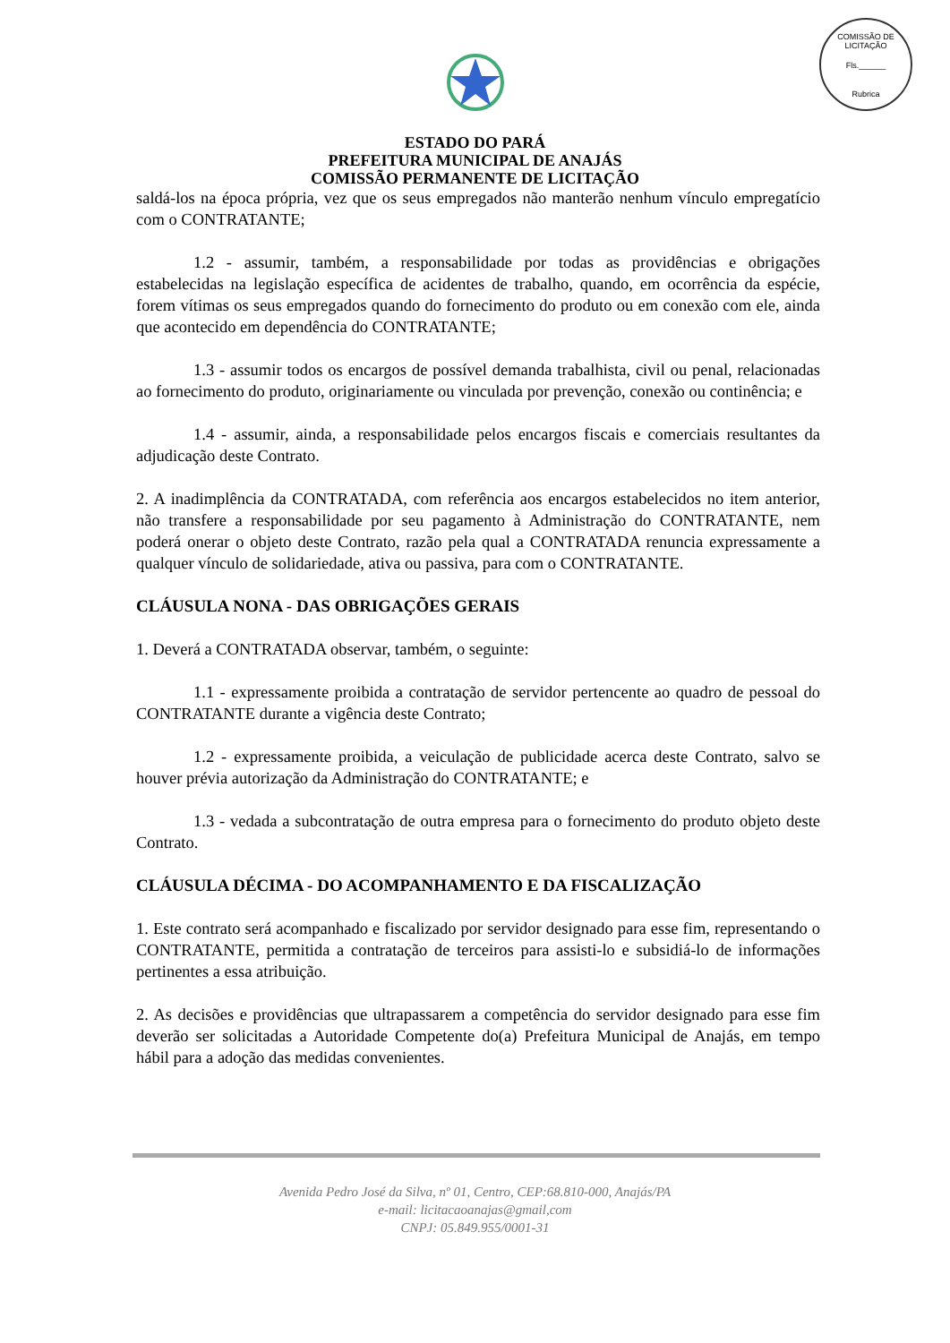COMISSÃO DE LICITAÇÃO
Fls.______
Rubrica
ESTADO DO PARÁ
PREFEITURA MUNICIPAL DE ANAJÁS
COMISSÃO PERMANENTE DE LICITAÇÃO
saldá-los na época própria, vez que os seus empregados não manterão nenhum vínculo empregatício com o CONTRATANTE;
1.2 - assumir, também, a responsabilidade por todas as providências e obrigações estabelecidas na legislação específica de acidentes de trabalho, quando, em ocorrência da espécie, forem vítimas os seus empregados quando do fornecimento do produto ou em conexão com ele, ainda que acontecido em dependência do CONTRATANTE;
1.3 - assumir todos os encargos de possível demanda trabalhista, civil ou penal, relacionadas ao fornecimento do produto, originariamente ou vinculada por prevenção, conexão ou continência; e
1.4 - assumir, ainda, a responsabilidade pelos encargos fiscais e comerciais resultantes da adjudicação deste Contrato.
2. A inadimplência da CONTRATADA, com referência aos encargos estabelecidos no item anterior, não transfere a responsabilidade por seu pagamento à Administração do CONTRATANTE, nem poderá onerar o objeto deste Contrato, razão pela qual a CONTRATADA renuncia expressamente a qualquer vínculo de solidariedade, ativa ou passiva, para com o CONTRATANTE.
CLÁUSULA NONA - DAS OBRIGAÇÕES GERAIS
1. Deverá a CONTRATADA observar, também, o seguinte:
1.1 - expressamente proibida a contratação de servidor pertencente ao quadro de pessoal do CONTRATANTE durante a vigência deste Contrato;
1.2 - expressamente proibida, a veiculação de publicidade acerca deste Contrato, salvo se houver prévia autorização da Administração do CONTRATANTE; e
1.3 - vedada a subcontratação de outra empresa para o fornecimento do produto objeto deste Contrato.
CLÁUSULA DÉCIMA - DO ACOMPANHAMENTO E DA FISCALIZAÇÃO
1. Este contrato será acompanhado e fiscalizado por servidor designado para esse fim, representando o CONTRATANTE, permitida a contratação de terceiros para assisti-lo e subsidiá-lo de informações pertinentes a essa atribuição.
2. As decisões e providências que ultrapassarem a competência do servidor designado para esse fim deverão ser solicitadas a Autoridade Competente do(a) Prefeitura Municipal de Anajás, em tempo hábil para a adoção das medidas convenientes.
Avenida Pedro José da Silva, nº 01, Centro, CEP:68.810-000, Anajás/PA
e-mail: licitacaoanajas@gmail,com
CNPJ: 05.849.955/0001-31